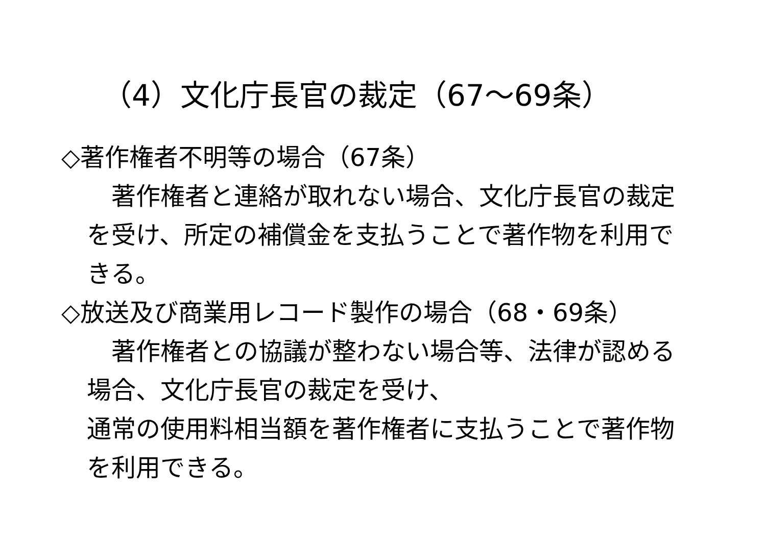（4）文化庁長官の裁定（67～69条）
◇著作権者不明等の場合（67条）
　著作権者と連絡が取れない場合、文化庁長官の裁定を受け、所定の補償金を支払うことで著作物を利用できる。
◇放送及び商業用レコード製作の場合（68・69条）
　著作権者との協議が整わない場合等、法律が認める場合、文化庁長官の裁定を受け、
通常の使用料相当額を著作権者に支払うことで著作物を利用できる。